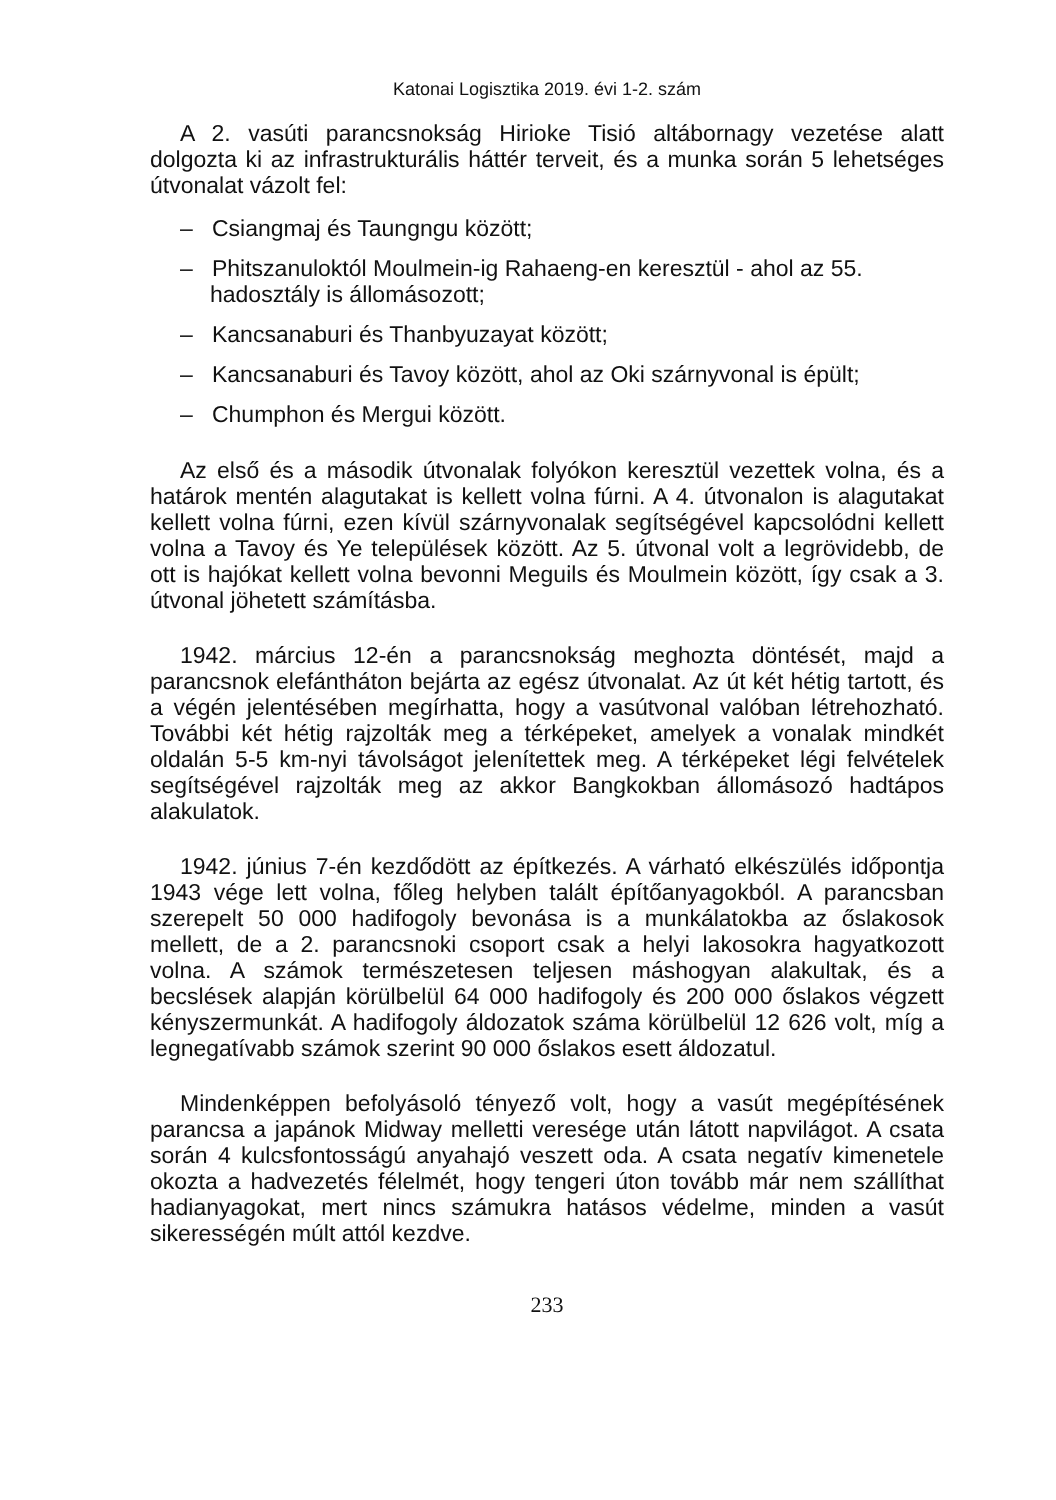Katonai Logisztika 2019. évi 1-2. szám
A 2. vasúti parancsnokság Hirioke Tisió altábornagy vezetése alatt dolgozta ki az infrastrukturális háttér terveit, és a munka során 5 lehetséges útvonalat vázolt fel:
– Csiangmaj és Taungngu között;
– Phitszanuloktól Moulmein-ig Rahaeng-en keresztül - ahol az 55. hadosztály is állomásozott;
– Kancsanaburi és Thanbyuzayat között;
– Kancsanaburi és Tavoy között, ahol az Oki szárnyvonal is épült;
– Chumphon és Mergui között.
Az első és a második útvonalak folyókon keresztül vezettek volna, és a határok mentén alagutakat is kellett volna fúrni. A 4. útvonalon is alagutakat kellett volna fúrni, ezen kívül szárnyvonalak segítségével kapcsolódni kellett volna a Tavoy és Ye települések között. Az 5. útvonal volt a legrövidebb, de ott is hajókat kellett volna bevonni Meguils és Moulmein között, így csak a 3. útvonal jöhetett számításba.
1942. március 12-én a parancsnokság meghozta döntését, majd a parancsnok elefántháton bejárta az egész útvonalat. Az út két hétig tartott, és a végén jelentésében megírhatta, hogy a vasútvonal valóban létrehozható. További két hétig rajzolták meg a térképeket, amelyek a vonalak mindkét oldalán 5-5 km-nyi távolságot jelenítettek meg. A térképeket légi felvételek segítségével rajzolták meg az akkor Bangkokban állomásozó hadtápos alakulatok.
1942. június 7-én kezdődött az építkezés. A várható elkészülés időpontja 1943 vége lett volna, főleg helyben talált építőanyagokból. A parancsban szerepelt 50 000 hadifogoly bevonása is a munkálatokba az őslakosok mellett, de a 2. parancsnoki csoport csak a helyi lakosokra hagyatkozott volna. A számok természetesen teljesen máshogyan alakultak, és a becslések alapján körülbelül 64 000 hadifogoly és 200 000 őslakos végzett kényszermunkát. A hadifogoly áldozatok száma körülbelül 12 626 volt, míg a legnegatívabb számok szerint 90 000 őslakos esett áldozatul.
Mindenképpen befolyásoló tényező volt, hogy a vasút megépítésének parancsa a japánok Midway melletti veresége után látott napvilágot. A csata során 4 kulcsfontosságú anyahajó veszett oda. A csata negatív kimenetele okozta a hadvezetés félelmét, hogy tengeri úton tovább már nem szállíthat hadianyagokat, mert nincs számukra hatásos védelme, minden a vasút sikerességén múlt attól kezdve.
233